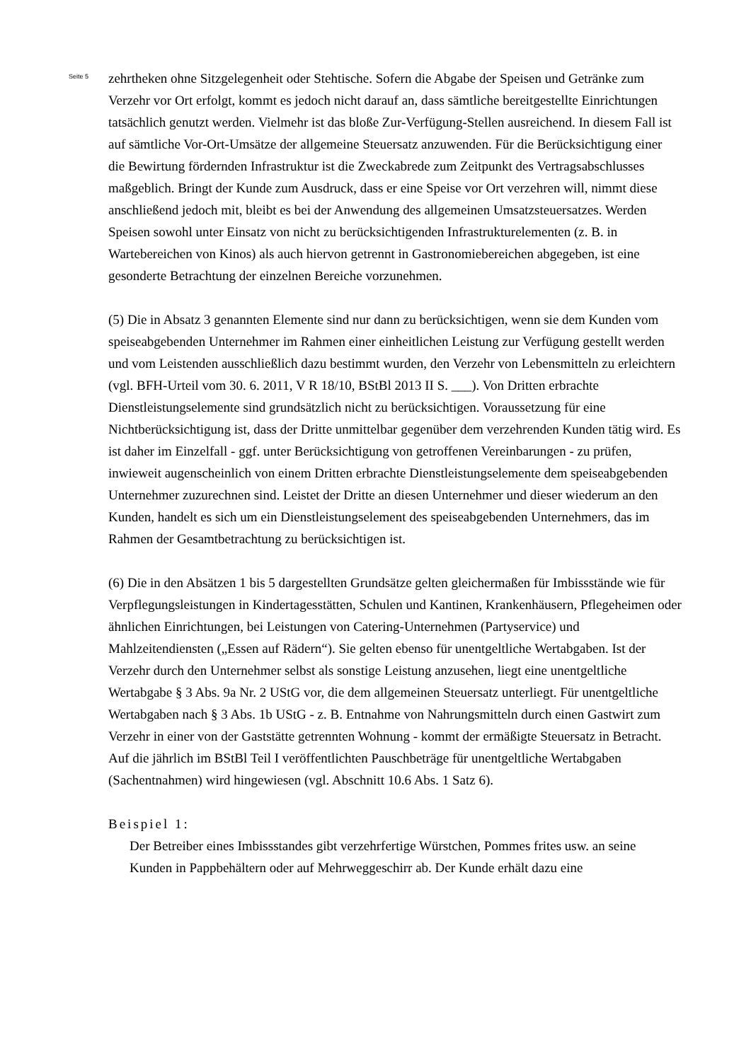Seite 5
zehrtheken ohne Sitzgelegenheit oder Stehtische. Sofern die Abgabe der Speisen und Getränke zum Verzehr vor Ort erfolgt, kommt es jedoch nicht darauf an, dass sämtliche bereitgestellte Einrichtungen tatsächlich genutzt werden. Vielmehr ist das bloße Zur-Verfügung-Stellen ausreichend. In diesem Fall ist auf sämtliche Vor-Ort-Umsätze der allgemeine Steuersatz anzuwenden. Für die Berücksichtigung einer die Bewirtung fördernden Infrastruktur ist die Zweckabrede zum Zeitpunkt des Vertragsabschlusses maßgeblich. Bringt der Kunde zum Ausdruck, dass er eine Speise vor Ort verzehren will, nimmt diese anschließend jedoch mit, bleibt es bei der Anwendung des allgemeinen Umsatzsteuersatzes. Werden Speisen sowohl unter Einsatz von nicht zu berücksichtigenden Infrastrukturelementen (z. B. in Wartebereichen von Kinos) als auch hiervon getrennt in Gastronomiebereichen abgegeben, ist eine gesonderte Betrachtung der einzelnen Bereiche vorzunehmen.
(5) Die in Absatz 3 genannten Elemente sind nur dann zu berücksichtigen, wenn sie dem Kunden vom speiseabgebenden Unternehmer im Rahmen einer einheitlichen Leistung zur Verfügung gestellt werden und vom Leistenden ausschließlich dazu bestimmt wurden, den Verzehr von Lebensmitteln zu erleichtern (vgl. BFH-Urteil vom 30. 6. 2011, V R 18/10, BStBl 2013 II S. ___). Von Dritten erbrachte Dienstleistungselemente sind grundsätzlich nicht zu berücksichtigen. Voraussetzung für eine Nichtberücksichtigung ist, dass der Dritte unmittelbar gegenüber dem verzehrenden Kunden tätig wird. Es ist daher im Einzelfall - ggf. unter Berücksichtigung von getroffenen Vereinbarungen - zu prüfen, inwieweit augenscheinlich von einem Dritten erbrachte Dienstleistungselemente dem speiseabgebenden Unternehmer zuzurechnen sind. Leistet der Dritte an diesen Unternehmer und dieser wiederum an den Kunden, handelt es sich um ein Dienstleistungselement des speiseabgebenden Unternehmers, das im Rahmen der Gesamtbetrachtung zu berücksichtigen ist.
(6) Die in den Absätzen 1 bis 5 dargestellten Grundsätze gelten gleichermaßen für Imbissstände wie für Verpflegungsleistungen in Kindertagesstätten, Schulen und Kantinen, Krankenhäusern, Pflegeheimen oder ähnlichen Einrichtungen, bei Leistungen von Catering-Unternehmen (Partyservice) und Mahlzeitendiensten („Essen auf Rädern“). Sie gelten ebenso für unentgeltliche Wertabgaben. Ist der Verzehr durch den Unternehmer selbst als sonstige Leistung anzusehen, liegt eine unentgeltliche Wertabgabe § 3 Abs. 9a Nr. 2 UStG vor, die dem allgemeinen Steuersatz unterliegt. Für unentgeltliche Wertabgaben nach § 3 Abs. 1b UStG - z. B. Entnahme von Nahrungsmitteln durch einen Gastwirt zum Verzehr in einer von der Gaststätte getrennten Wohnung - kommt der ermäßigte Steuersatz in Betracht. Auf die jährlich im BStBl Teil I veröffentlichten Pauschbeträge für unentgeltliche Wertabgaben (Sachentnahmen) wird hingewiesen (vgl. Abschnitt 10.6 Abs. 1 Satz 6).
Beispiel 1:
Der Betreiber eines Imbissstandes gibt verzehrfertige Würstchen, Pommes frites usw. an seine Kunden in Pappbehältern oder auf Mehrweggeschirr ab. Der Kunde erhält dazu eine